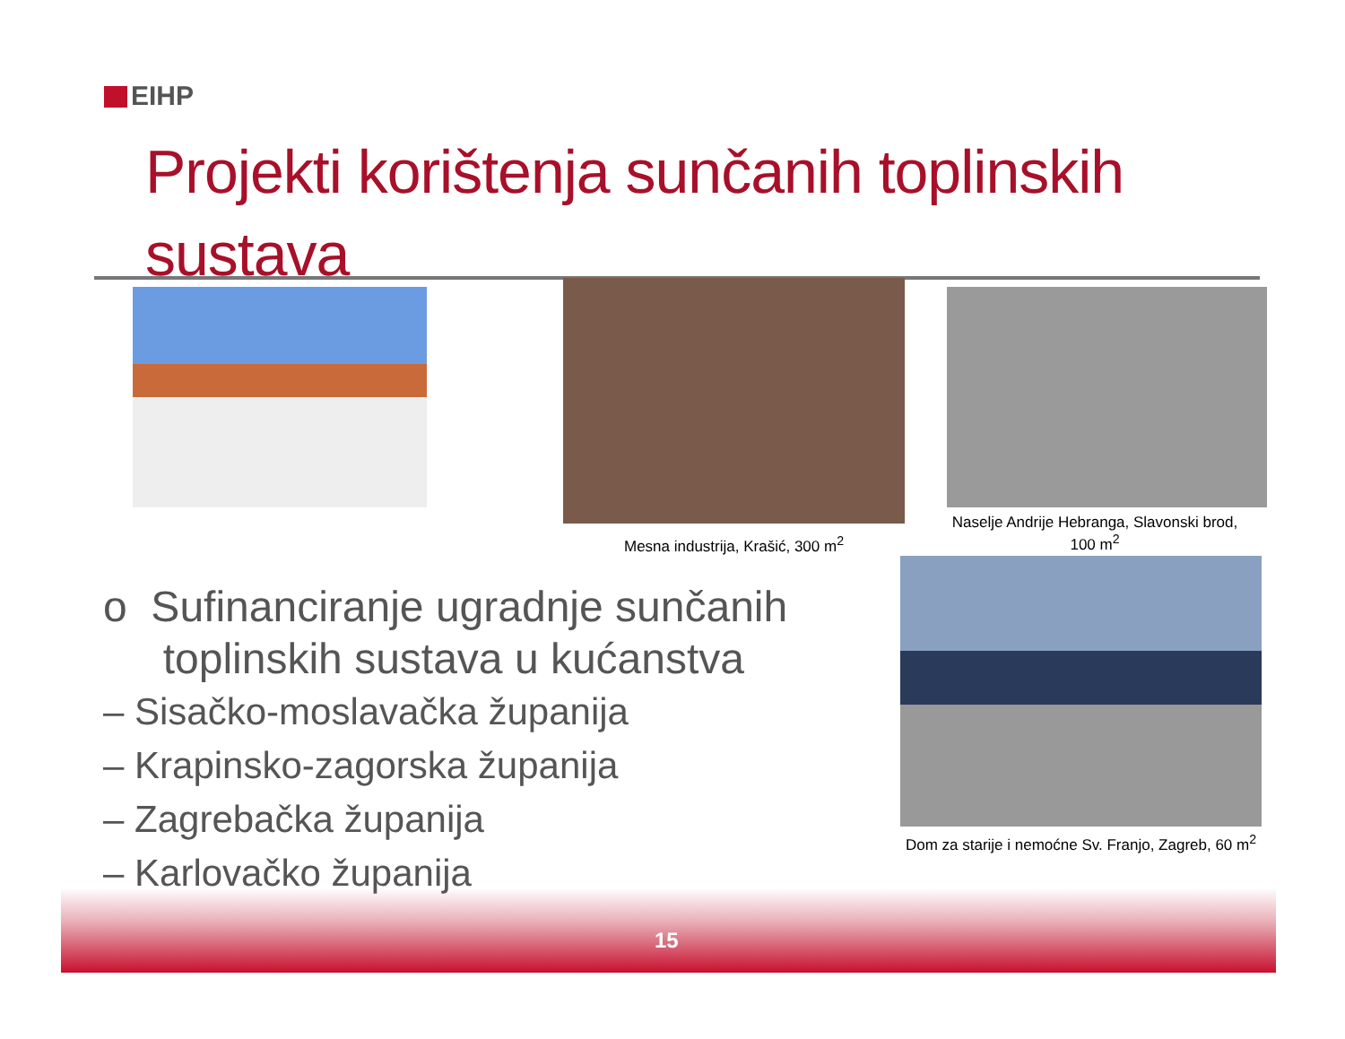EIHP
Projekti korištenja sunčanih toplinskih
sustava
Mesna industrija, Krašić, 300 m<sup>2</sup>
Naselje Andrije Hebranga, Slavonski brod, 100 m<sup>2</sup>
Dom za starije i nemoćne Sv. Franjo, Zagreb, 60 m<sup>2</sup>
o Sufinanciranje ugradnje sunčanih
toplinskih sustava u kućanstva
– Sisačko-moslavačka županija
– Krapinsko-zagorska županija
– Zagrebačka županija
– Karlovačko županija
15